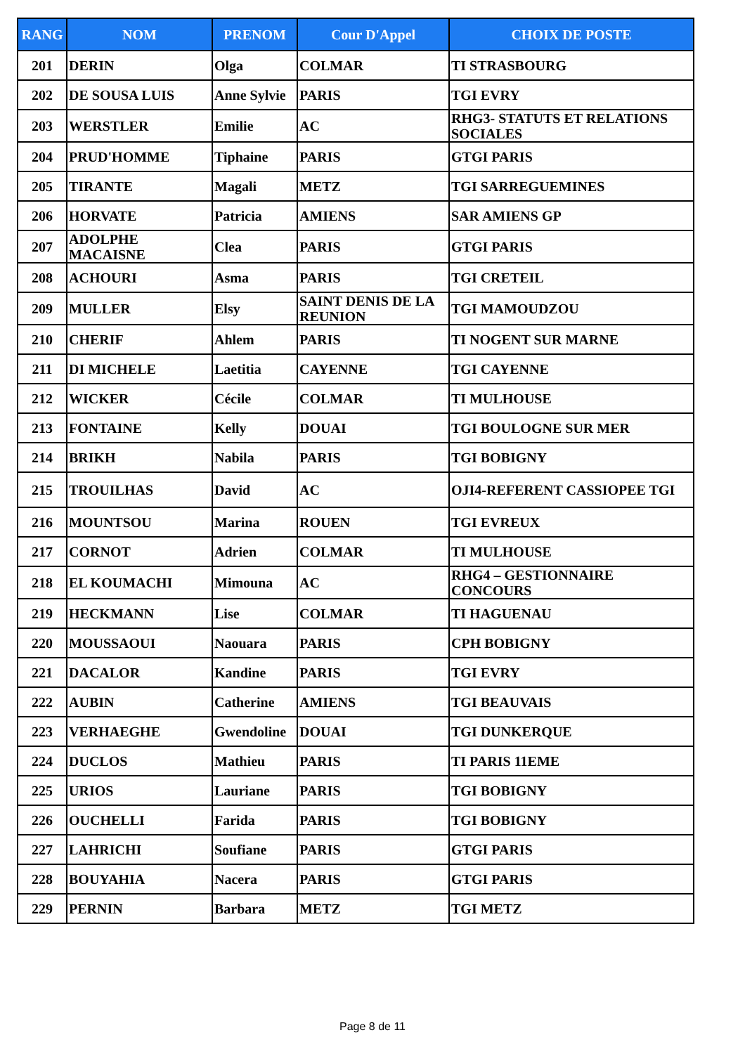| RANG | NOM | PRENOM | Cour D'Appel | CHOIX DE POSTE |
| --- | --- | --- | --- | --- |
| 201 | DERIN | Olga | COLMAR | TI STRASBOURG |
| 202 | DE SOUSA LUIS | Anne Sylvie | PARIS | TGI EVRY |
| 203 | WERSTLER | Emilie | AC | RHG3- STATUTS ET RELATIONS SOCIALES |
| 204 | PRUD'HOMME | Tiphaine | PARIS | GTGI PARIS |
| 205 | TIRANTE | Magali | METZ | TGI SARREGUEMINES |
| 206 | HORVATE | Patricia | AMIENS | SAR AMIENS GP |
| 207 | ADOLPHE MACAISNE | Clea | PARIS | GTGI PARIS |
| 208 | ACHOURI | Asma | PARIS | TGI CRETEIL |
| 209 | MULLER | Elsy | SAINT DENIS DE LA REUNION | TGI MAMOUDZOU |
| 210 | CHERIF | Ahlem | PARIS | TI NOGENT SUR MARNE |
| 211 | DI MICHELE | Laetitia | CAYENNE | TGI CAYENNE |
| 212 | WICKER | Cécile | COLMAR | TI MULHOUSE |
| 213 | FONTAINE | Kelly | DOUAI | TGI BOULOGNE SUR MER |
| 214 | BRIKH | Nabila | PARIS | TGI BOBIGNY |
| 215 | TROUILHAS | David | AC | OJI4-REFERENT CASSIOPEE TGI |
| 216 | MOUNTSOU | Marina | ROUEN | TGI EVREUX |
| 217 | CORNOT | Adrien | COLMAR | TI MULHOUSE |
| 218 | EL KOUMACHI | Mimouna | AC | RHG4 – GESTIONNAIRE CONCOURS |
| 219 | HECKMANN | Lise | COLMAR | TI HAGUENAU |
| 220 | MOUSSAOUI | Naouara | PARIS | CPH BOBIGNY |
| 221 | DACALOR | Kandine | PARIS | TGI EVRY |
| 222 | AUBIN | Catherine | AMIENS | TGI BEAUVAIS |
| 223 | VERHAEGHE | Gwendoline | DOUAI | TGI DUNKERQUE |
| 224 | DUCLOS | Mathieu | PARIS | TI PARIS 11EME |
| 225 | URIOS | Lauriane | PARIS | TGI BOBIGNY |
| 226 | OUCHELLI | Farida | PARIS | TGI BOBIGNY |
| 227 | LAHRICHI | Soufiane | PARIS | GTGI PARIS |
| 228 | BOUYAHIA | Nacera | PARIS | GTGI PARIS |
| 229 | PERNIN | Barbara | METZ | TGI METZ |
Page 8 de 11